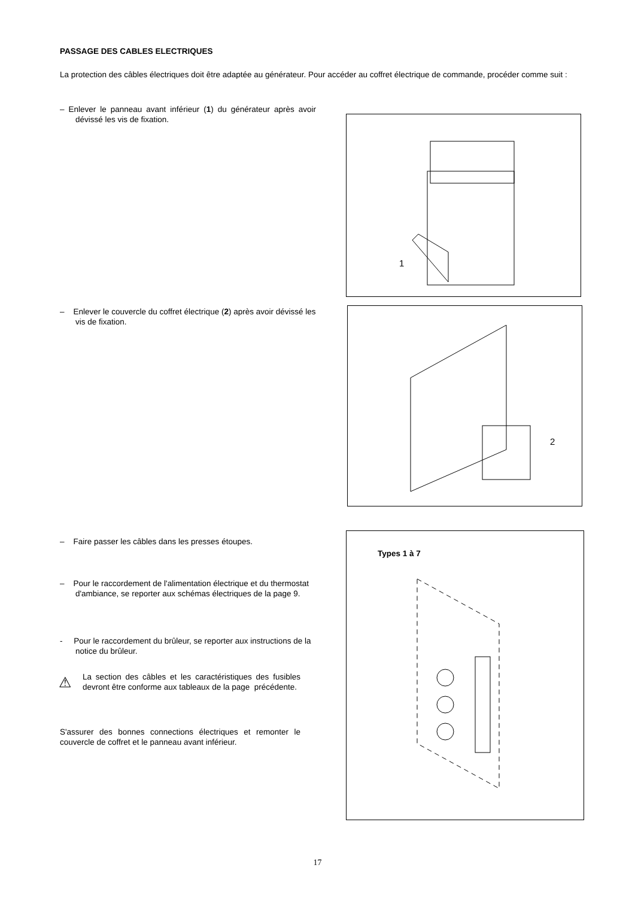PASSAGE DES CABLES ELECTRIQUES
La protection des câbles électriques doit être adaptée au générateur. Pour accéder au coffret électrique de commande, procéder comme suit :
– Enlever le panneau avant inférieur (1) du générateur après avoir dévissé les vis de fixation.
1
– Enlever le couvercle du coffret électrique (2) après avoir dévissé les vis de fixation.
2
– Faire passer les câbles dans les presses étoupes.
– Pour le raccordement de l'alimentation électrique et du thermostat d'ambiance, se reporter aux schémas électriques de la page 9.
- Pour le raccordement du brûleur, se reporter aux instructions de la notice du brûleur.
La section des câbles et les caractéristiques des fusibles devront être conforme aux tableaux de la page précédente.
⚠
S'assurer des bonnes connections électriques et remonter le couvercle de coffret et le panneau avant inférieur.
Types 1 à 7
17